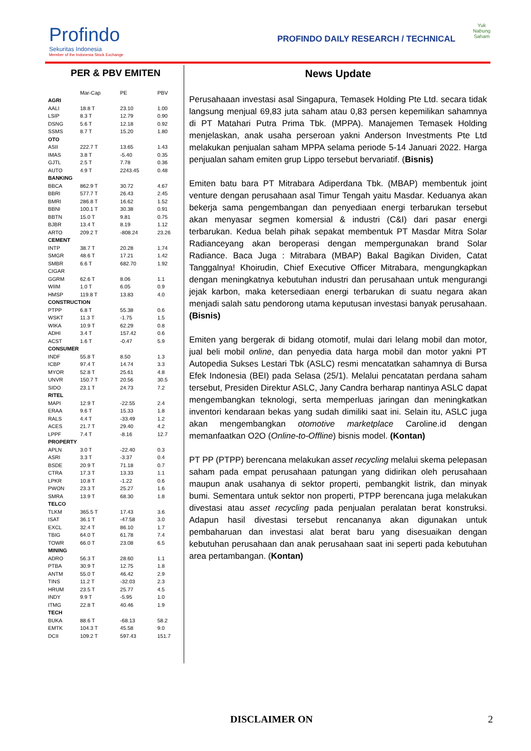Profindo
Sekuritas Indonesia
Member of the Indonesia Stock Exchange
PROFINDO DAILY RESEARCH / TECHNICAL
Yuk
Nabung
Saham
PER & PBV EMITEN
| | Mar-Cap | PE | PBV |
| --- | --- | --- | --- |
| AGRI | | | |
| AALI | 18.8 T | 23.10 | 1.00 |
| LSIP | 8.3 T | 12.79 | 0.90 |
| DSNG | 5.6 T | 12.18 | 0.92 |
| SSMS | 8.7 T | 15.20 | 1.80 |
| OTO | | | |
| ASII | 222.7 T | 13.65 | 1.43 |
| IMAS | 3.8 T | -5.40 | 0.35 |
| GJTL | 2.5 T | 7.78 | 0.36 |
| AUTO | 4.9 T | 2243.45 | 0.48 |
| BANKING | | | |
| BBCA | 862.9 T | 30.72 | 4.67 |
| BBRI | 577.7 T | 26.43 | 2.45 |
| BMRI | 286.8 T | 16.62 | 1.52 |
| BBNI | 100.1 T | 30.38 | 0.91 |
| BBTN | 15.0 T | 9.81 | 0.75 |
| BJBR | 13.4 T | 8.19 | 1.12 |
| ARTO | 209.2 T | -808.24 | 23.26 |
| CEMENT | | | |
| INTP | 38.7 T | 20.28 | 1.74 |
| SMGR | 48.6 T | 17.21 | 1.42 |
| SMBR | 6.6 T | 682.70 | 1.92 |
| CIGAR | | | |
| GGRM | 62.6 T | 8.06 | 1.1 |
| WIIM | 1.0 T | 6.05 | 0.9 |
| HMSP | 119.8 T | 13.83 | 4.0 |
| CONSTRUCTION | | | |
| PTPP | 6.8 T | 55.38 | 0.6 |
| WSKT | 11.3 T | -1.75 | 1.5 |
| WIKA | 10.9 T | 62.29 | 0.8 |
| ADHI | 3.4 T | 157.42 | 0.6 |
| ACST | 1.6 T | -0.47 | 5.9 |
| CONSUMER | | | |
| INDF | 55.8 T | 8.50 | 1.3 |
| ICBP | 97.4 T | 14.74 | 3.3 |
| MYOR | 52.8 T | 25.61 | 4.8 |
| UNVR | 150.7 T | 20.56 | 30.5 |
| SIDO | 23.1 T | 24.73 | 7.2 |
| RITEL | | | |
| MAPI | 12.9 T | -22.55 | 2.4 |
| ERAA | 9.6 T | 15.33 | 1.8 |
| RALS | 4.4 T | -33.49 | 1.2 |
| ACES | 21.7 T | 29.40 | 4.2 |
| LPPF | 7.4 T | -8.16 | 12.7 |
| PROPERTY | | | |
| APLN | 3.0 T | -22.40 | 0.3 |
| ASRI | 3.3 T | -3.37 | 0.4 |
| BSDE | 20.9 T | 71.18 | 0.7 |
| CTRA | 17.3 T | 13.33 | 1.1 |
| LPKR | 10.8 T | -1.22 | 0.6 |
| PWON | 23.3 T | 25.27 | 1.6 |
| SMRA | 13.9 T | 68.30 | 1.8 |
| TELCO | | | |
| TLKM | 365.5 T | 17.43 | 3.6 |
| ISAT | 36.1 T | -47.58 | 3.0 |
| EXCL | 32.4 T | 86.10 | 1.7 |
| TBIG | 64.0 T | 61.78 | 7.4 |
| TOWR | 66.0 T | 23.08 | 6.5 |
| MINING | | | |
| ADRO | 56.3 T | 28.60 | 1.1 |
| PTBA | 30.9 T | 12.75 | 1.8 |
| ANTM | 55.0 T | 46.42 | 2.9 |
| TINS | 11.2 T | -32.03 | 2.3 |
| HRUM | 23.5 T | 25.77 | 4.5 |
| INDY | 9.9 T | -5.95 | 1.0 |
| ITMG | 22.8 T | 40.46 | 1.9 |
| TECH | | | |
| BUKA | 88.6 T | -68.13 | 58.2 |
| EMTK | 104.3 T | 45.58 | 9.0 |
| DCII | 109.2 T | 597.43 | 151.7 |
News Update
Perusahaaan investasi asal Singapura, Temasek Holding Pte Ltd. secara tidak langsung menjual 69,83 juta saham atau 0,83 persen kepemilikan sahamnya di PT Matahari Putra Prima Tbk. (MPPA). Manajemen Temasek Holding menjelaskan, anak usaha perseroan yakni Anderson Investments Pte Ltd melakukan penjualan saham MPPA selama periode 5-14 Januari 2022. Harga penjualan saham emiten grup Lippo tersebut bervariatif. (Bisnis)
Emiten batu bara PT Mitrabara Adiperdana Tbk. (MBAP) membentuk joint venture dengan perusahaan asal Timur Tengah yaitu Masdar. Keduanya akan bekerja sama pengembangan dan penyediaan energi terbarukan tersebut akan menyasar segmen komersial & industri (C&I) dari pasar energi terbarukan. Kedua belah pihak sepakat membentuk PT Masdar Mitra Solar Radianceyang akan beroperasi dengan mempergunakan brand Solar Radiance. Baca Juga : Mitrabara (MBAP) Bakal Bagikan Dividen, Catat Tanggalnya! Khoirudin, Chief Executive Officer Mitrabara, mengungkapkan dengan meningkatnya kebutuhan industri dan perusahaan untuk mengurangi jejak karbon, maka ketersediaan energi terbarukan di suatu negara akan menjadi salah satu pendorong utama keputusan investasi banyak perusahaan.(Bisnis)
Emiten yang bergerak di bidang otomotif, mulai dari lelang mobil dan motor, jual beli mobil online, dan penyedia data harga mobil dan motor yakni PT Autopedia Sukses Lestari Tbk (ASLC) resmi mencatatkan sahamnya di Bursa Efek Indonesia (BEI) pada Selasa (25/1). Melalui pencatatan perdana saham tersebut, Presiden Direktur ASLC, Jany Candra berharap nantinya ASLC dapat mengembangkan teknologi, serta memperluas jaringan dan meningkatkan inventori kendaraan bekas yang sudah dimiliki saat ini. Selain itu, ASLC juga akan mengembangkan otomotive marketplace Caroline.id dengan memanfaatkan O2O (Online-to-Offline) bisnis model. (Kontan)
PT PP (PTPP) berencana melakukan asset recycling melalui skema pelepasan saham pada empat perusahaan patungan yang didirikan oleh perusahaan maupun anak usahanya di sektor properti, pembangkit listrik, dan minyak bumi. Sementara untuk sektor non properti, PTPP berencana juga melakukan divestasi atau asset recycling pada penjualan peralatan berat konstruksi. Adapun hasil divestasi tersebut rencananya akan digunakan untuk pembaharuan dan investasi alat berat baru yang disesuaikan dengan kebutuhan perusahaan dan anak perusahaan saat ini seperti pada kebutuhan area pertambangan. (Kontan)
DISCLAIMER ON 2